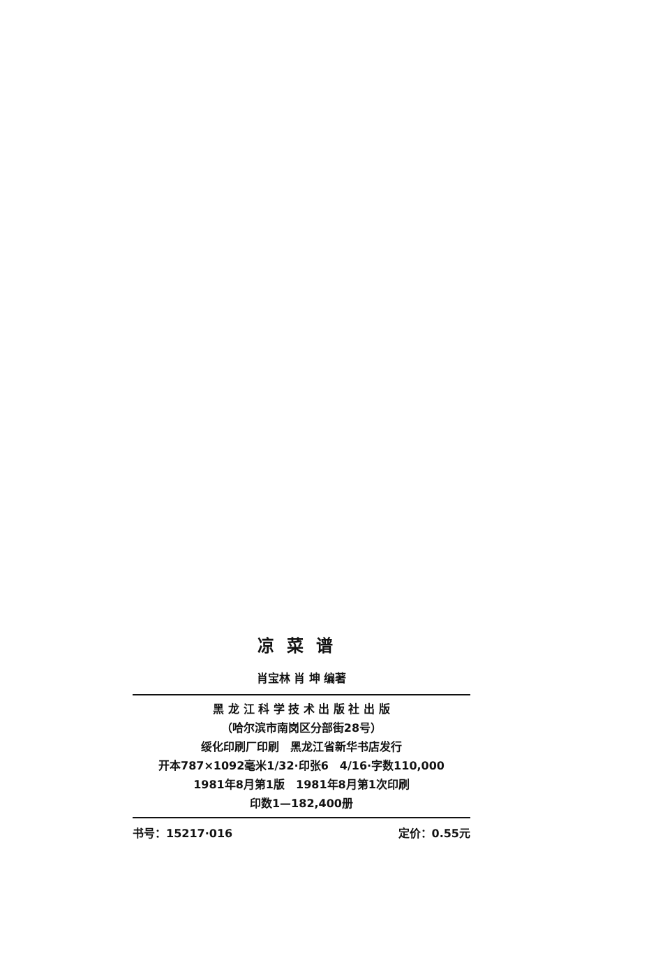凉菜谱
肖宝林 肖 坤 编著
黑 龙 江 科 学 技 术 出 版 社 出 版
（哈尔滨市南岗区分部街28号）
绥化印刷厂印刷　黑龙江省新华书店发行
开本787×1092毫米1/32·印张6　4/16·字数110,000
1981年8月第1版　1981年8月第1次印刷
印数1—182,400册
书号：15217·016 定价：0.55元